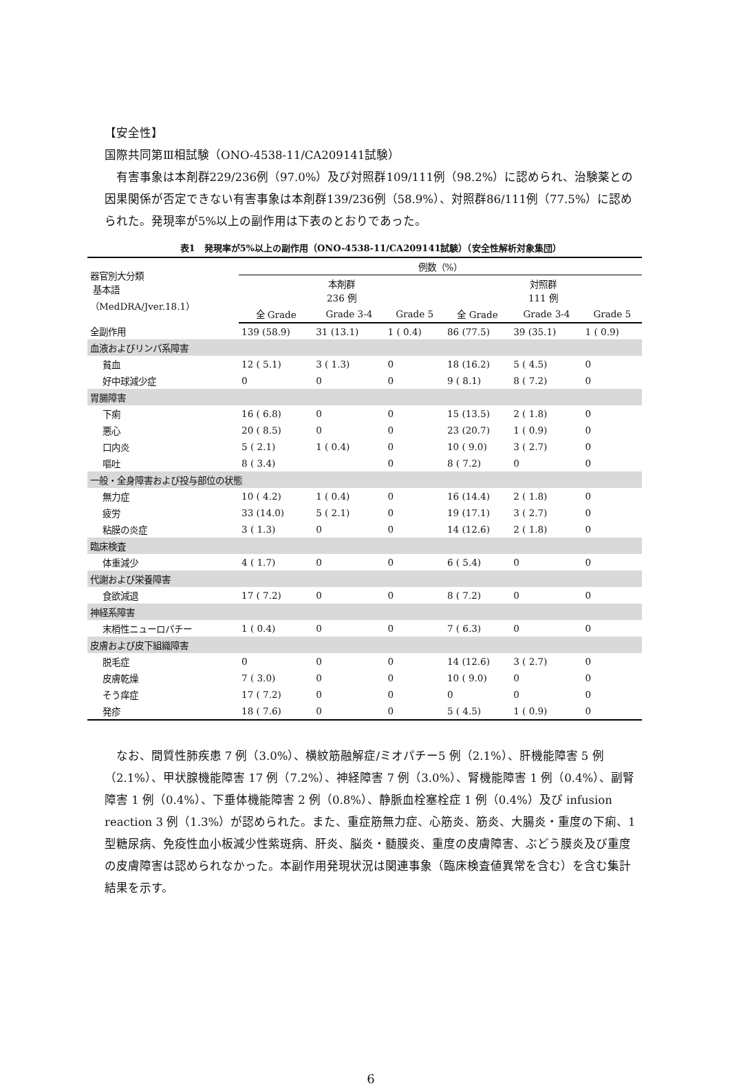【安全性】
国際共同第Ⅲ相試験（ONO-4538-11/CA209141試験）
有害事象は本剤群229/236例（97.0%）及び対照群109/111例（98.2%）に認められ、治験薬との因果関係が否定できない有害事象は本剤群139/236例（58.9%）、対照群86/111例（77.5%）に認められた。発現率が5%以上の副作用は下表のとおりであった。
表1　発現率が5%以上の副作用（ONO-4538-11/CA209141試験）（安全性解析対象集団）
| 器官別大分類 基本語 （MedDRA/Jver.18.1） | 例数（%） | | | | | |
| | 本剤群 236 例 | | | 対照群 111 例 | | |
| | 全 Grade | Grade 3-4 | Grade 5 | 全 Grade | Grade 3-4 | Grade 5 |
| 全副作用 | 139 (58.9) | 31 (13.1) | 1 ( 0.4) | 86 (77.5) | 39 (35.1) | 1 ( 0.9) |
| 血液およびリンパ系障害 | | | | | | |
| 貧血 | 12 ( 5.1) | 3 ( 1.3) | 0 | 18 (16.2) | 5 ( 4.5) | 0 |
| 好中球減少症 | 0 | 0 | 0 | 9 ( 8.1) | 8 ( 7.2) | 0 |
| 胃腸障害 | | | | | | |
| 下痢 | 16 ( 6.8) | 0 | 0 | 15 (13.5) | 2 ( 1.8) | 0 |
| 悪心 | 20 ( 8.5) | 0 | 0 | 23 (20.7) | 1 ( 0.9) | 0 |
| 口内炎 | 5 ( 2.1) | 1 ( 0.4) | 0 | 10 ( 9.0) | 3 ( 2.7) | 0 |
| 嘔吐 | 8 ( 3.4) | | 0 | 8 ( 7.2) | 0 | 0 |
| 一般・全身障害および投与部位の状態 | | | | | | |
| 無力症 | 10 ( 4.2) | 1 ( 0.4) | 0 | 16 (14.4) | 2 ( 1.8) | 0 |
| 疲労 | 33 (14.0) | 5 ( 2.1) | 0 | 19 (17.1) | 3 ( 2.7) | 0 |
| 粘膜の炎症 | 3 ( 1.3) | 0 | 0 | 14 (12.6) | 2 ( 1.8) | 0 |
| 臨床検査 | | | | | | |
| 体重減少 | 4 ( 1.7) | 0 | 0 | 6 ( 5.4) | 0 | 0 |
| 代謝および栄養障害 | | | | | | |
| 食欲減退 | 17 ( 7.2) | 0 | 0 | 8 ( 7.2) | 0 | 0 |
| 神経系障害 | | | | | | |
| 末梢性ニューロパチー | 1 ( 0.4) | 0 | 0 | 7 ( 6.3) | 0 | 0 |
| 皮膚および皮下組織障害 | | | | | | |
| 脱毛症 | 0 | 0 | 0 | 14 (12.6) | 3 ( 2.7) | 0 |
| 皮膚乾燥 | 7 ( 3.0) | 0 | 0 | 10 ( 9.0) | 0 | 0 |
| そう痒症 | 17 ( 7.2) | 0 | 0 | 0 | 0 | 0 |
| 発疹 | 18 ( 7.6) | 0 | 0 | 5 ( 4.5) | 1 ( 0.9) | 0 |
なお、間質性肺疾患 7 例（3.0%）、横紋筋融解症/ミオパチー5 例（2.1%）、肝機能障害 5 例（2.1%）、甲状腺機能障害 17 例（7.2%）、神経障害 7 例（3.0%）、腎機能障害 1 例（0.4%）、副腎障害 1 例（0.4%）、下垂体機能障害 2 例（0.8%）、静脈血栓塞栓症 1 例（0.4%）及び infusion reaction 3 例（1.3%）が認められた。また、重症筋無力症、心筋炎、筋炎、大腸炎・重度の下痢、1 型糖尿病、免疫性血小板減少性紫斑病、肝炎、脳炎・髄膜炎、重度の皮膚障害、ぶどう膜炎及び重度の皮膚障害は認められなかった。本副作用発現状況は関連事象（臨床検査値異常を含む）を含む集計結果を示す。
6